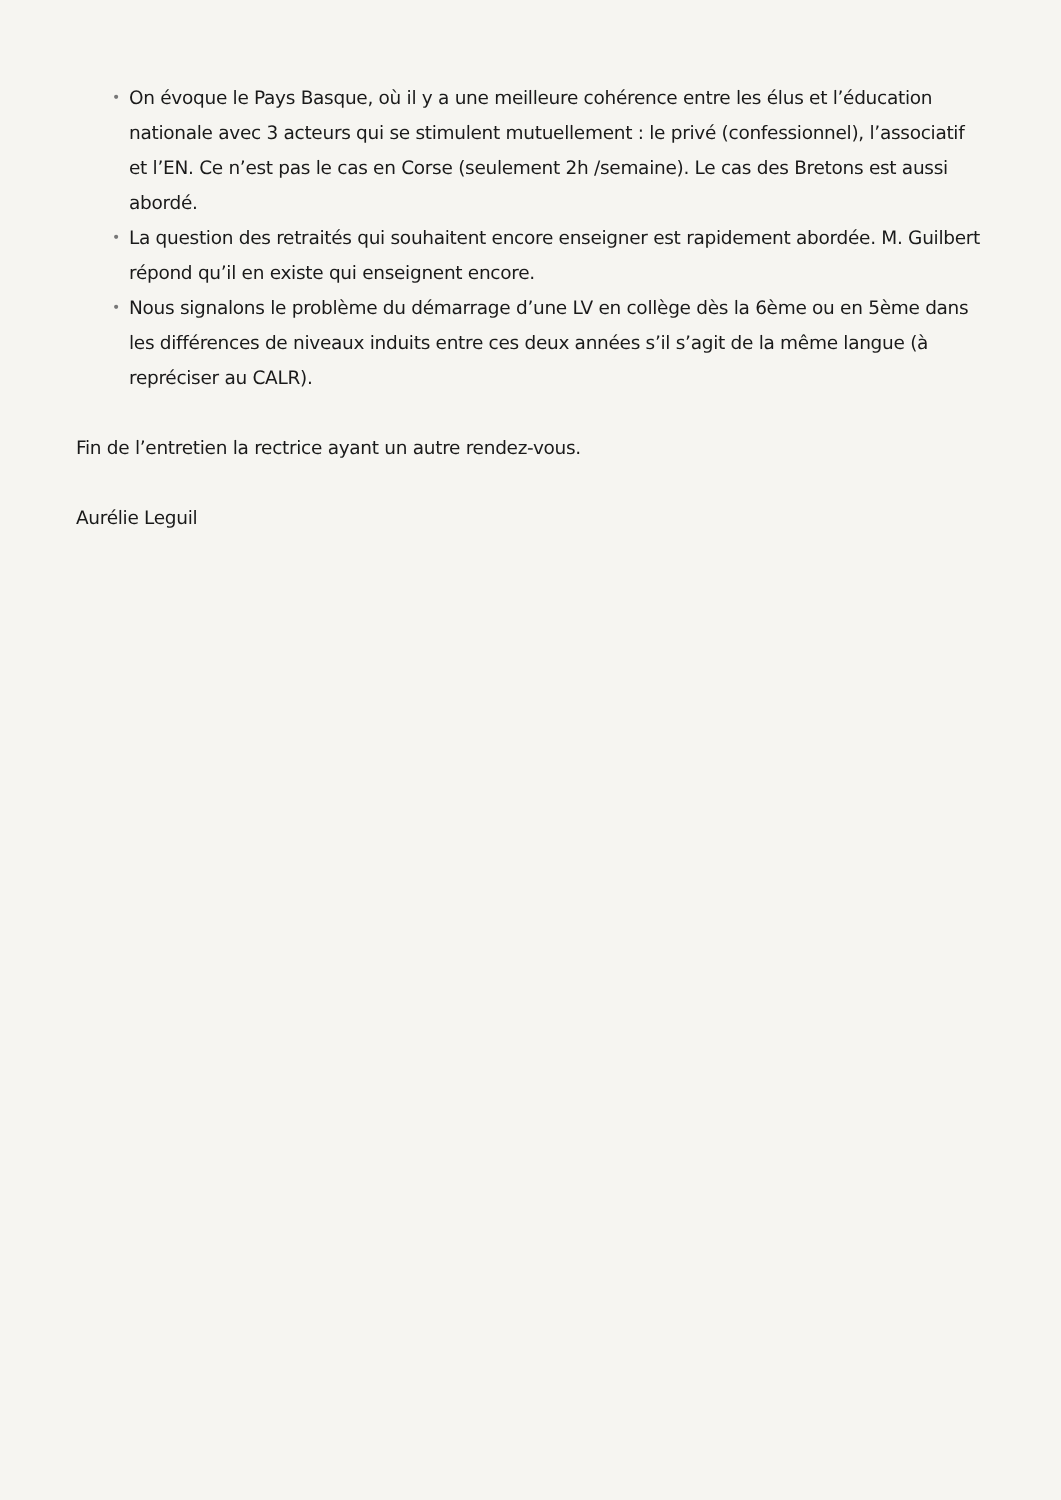• On évoque le Pays Basque, où il y a une meilleure cohérence entre les élus et l’éducation nationale avec 3 acteurs qui se stimulent mutuellement : le privé (confessionnel), l’associatif et l’EN. Ce n’est pas le cas en Corse (seulement 2h /semaine). Le cas des Bretons est aussi abordé.
• La question des retraités qui souhaitent encore enseigner est rapidement abordée. M. Guilbert répond qu’il en existe qui enseignent encore.
• Nous signalons le problème du démarrage d’une LV en collège dès la 6ème ou en 5ème dans les différences de niveaux induits entre ces deux années s’il s’agit de la même langue (à repréciser au CALR).
Fin de l’entretien la rectrice ayant un autre rendez-vous.
Aurélie Leguil